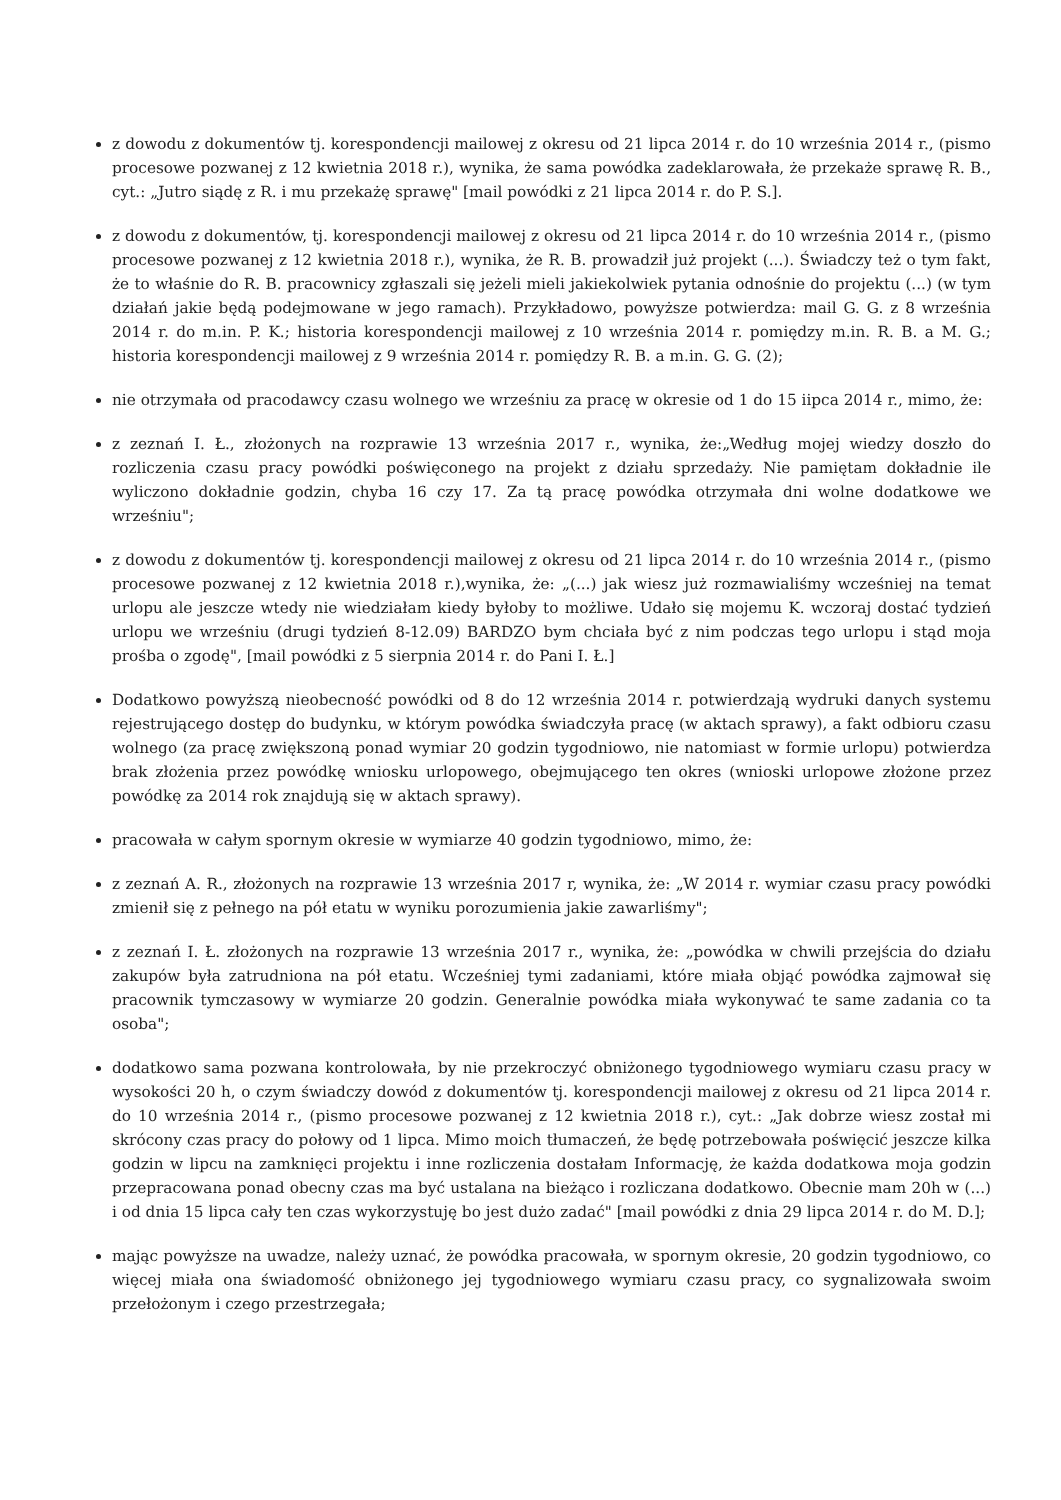z dowodu z dokumentów tj. korespondencji mailowej z okresu od 21 lipca 2014 r. do 10 września 2014 r., (pismo procesowe pozwanej z 12 kwietnia 2018 r.), wynika, że sama powódka zadeklarowała, że przekaże sprawę R. B., cyt.: „Jutro siądę z R. i mu przekażę sprawę" [mail powódki z 21 lipca 2014 r. do P. S.].
z dowodu z dokumentów, tj. korespondencji mailowej z okresu od 21 lipca 2014 r. do 10 września 2014 r., (pismo procesowe pozwanej z 12 kwietnia 2018 r.), wynika, że R. B. prowadził już projekt (...). Świadczy też o tym fakt, że to właśnie do R. B. pracownicy zgłaszali się jeżeli mieli jakiekolwiek pytania odnośnie do projektu (...) (w tym działań jakie będą podejmowane w jego ramach). Przykładowo, powyższe potwierdza: mail G. G. z 8 września 2014 r. do m.in. P. K.; historia korespondencji mailowej z 10 września 2014 r. pomiędzy m.in. R. B. a M. G.; historia korespondencji mailowej z 9 września 2014 r. pomiędzy R. B. a m.in. G. G. (2);
nie otrzymała od pracodawcy czasu wolnego we wrześniu za pracę w okresie od 1 do 15 iipca 2014 r., mimo, że:
z zeznań I. Ł., złożonych na rozprawie 13 września 2017 r., wynika, że:„Według mojej wiedzy doszło do rozliczenia czasu pracy powódki poświęconego na projekt z działu sprzedaży. Nie pamiętam dokładnie ile wyliczono dokładnie godzin, chyba 16 czy 17. Za tą pracę powódka otrzymała dni wolne dodatkowe we wrześniu";
z dowodu z dokumentów tj. korespondencji mailowej z okresu od 21 lipca 2014 r. do 10 września 2014 r., (pismo procesowe pozwanej z 12 kwietnia 2018 r.),wynika, że: „(...) jak wiesz już rozmawialiśmy wcześniej na temat urlopu ale jeszcze wtedy nie wiedziałam kiedy byłoby to możliwe. Udało się mojemu K. wczoraj dostać tydzień urlopu we wrześniu (drugi tydzień 8-12.09) BARDZO bym chciała być z nim podczas tego urlopu i stąd moja prośba o zgodę", [mail powódki z 5 sierpnia 2014 r. do Pani I. Ł.]
Dodatkowo powyższą nieobecność powódki od 8 do 12 września 2014 r. potwierdzają wydruki danych systemu rejestrującego dostęp do budynku, w którym powódka świadczyła pracę (w aktach sprawy), a fakt odbioru czasu wolnego (za pracę zwiększoną ponad wymiar 20 godzin tygodniowo, nie natomiast w formie urlopu) potwierdza brak złożenia przez powódkę wniosku urlopowego, obejmującego ten okres (wnioski urlopowe złożone przez powódkę za 2014 rok znajdują się w aktach sprawy).
pracowała w całym spornym okresie w wymiarze 40 godzin tygodniowo, mimo, że:
z zeznań A. R., złożonych na rozprawie 13 września 2017 r, wynika, że: „W 2014 r. wymiar czasu pracy powódki zmienił się z pełnego na pół etatu w wyniku porozumienia jakie zawarliśmy";
z zeznań I. Ł. złożonych na rozprawie 13 września 2017 r., wynika, że: „powódka w chwili przejścia do działu zakupów była zatrudniona na pół etatu. Wcześniej tymi zadaniami, które miała objąć powódka zajmował się pracownik tymczasowy w wymiarze 20 godzin. Generalnie powódka miała wykonywać te same zadania co ta osoba";
dodatkowo sama pozwana kontrolowała, by nie przekroczyć obniżonego tygodniowego wymiaru czasu pracy w wysokości 20 h, o czym świadczy dowód z dokumentów tj. korespondencji mailowej z okresu od 21 lipca 2014 r. do 10 września 2014 r., (pismo procesowe pozwanej z 12 kwietnia 2018 r.), cyt.: „Jak dobrze wiesz został mi skrócony czas pracy do połowy od 1 lipca. Mimo moich tłumaczeń, że będę potrzebowała poświęcić jeszcze kilka godzin w lipcu na zamknięci projektu i inne rozliczenia dostałam Informację, że każda dodatkowa moja godzin przepracowana ponad obecny czas ma być ustalana na bieżąco i rozliczana dodatkowo. Obecnie mam 20h w (...) i od dnia 15 lipca cały ten czas wykorzystuję bo jest dużo zadać" [mail powódki z dnia 29 lipca 2014 r. do M. D.];
mając powyższe na uwadze, należy uznać, że powódka pracowała, w spornym okresie, 20 godzin tygodniowo, co więcej miała ona świadomość obniżonego jej tygodniowego wymiaru czasu pracy, co sygnalizowała swoim przełożonym i czego przestrzegała;